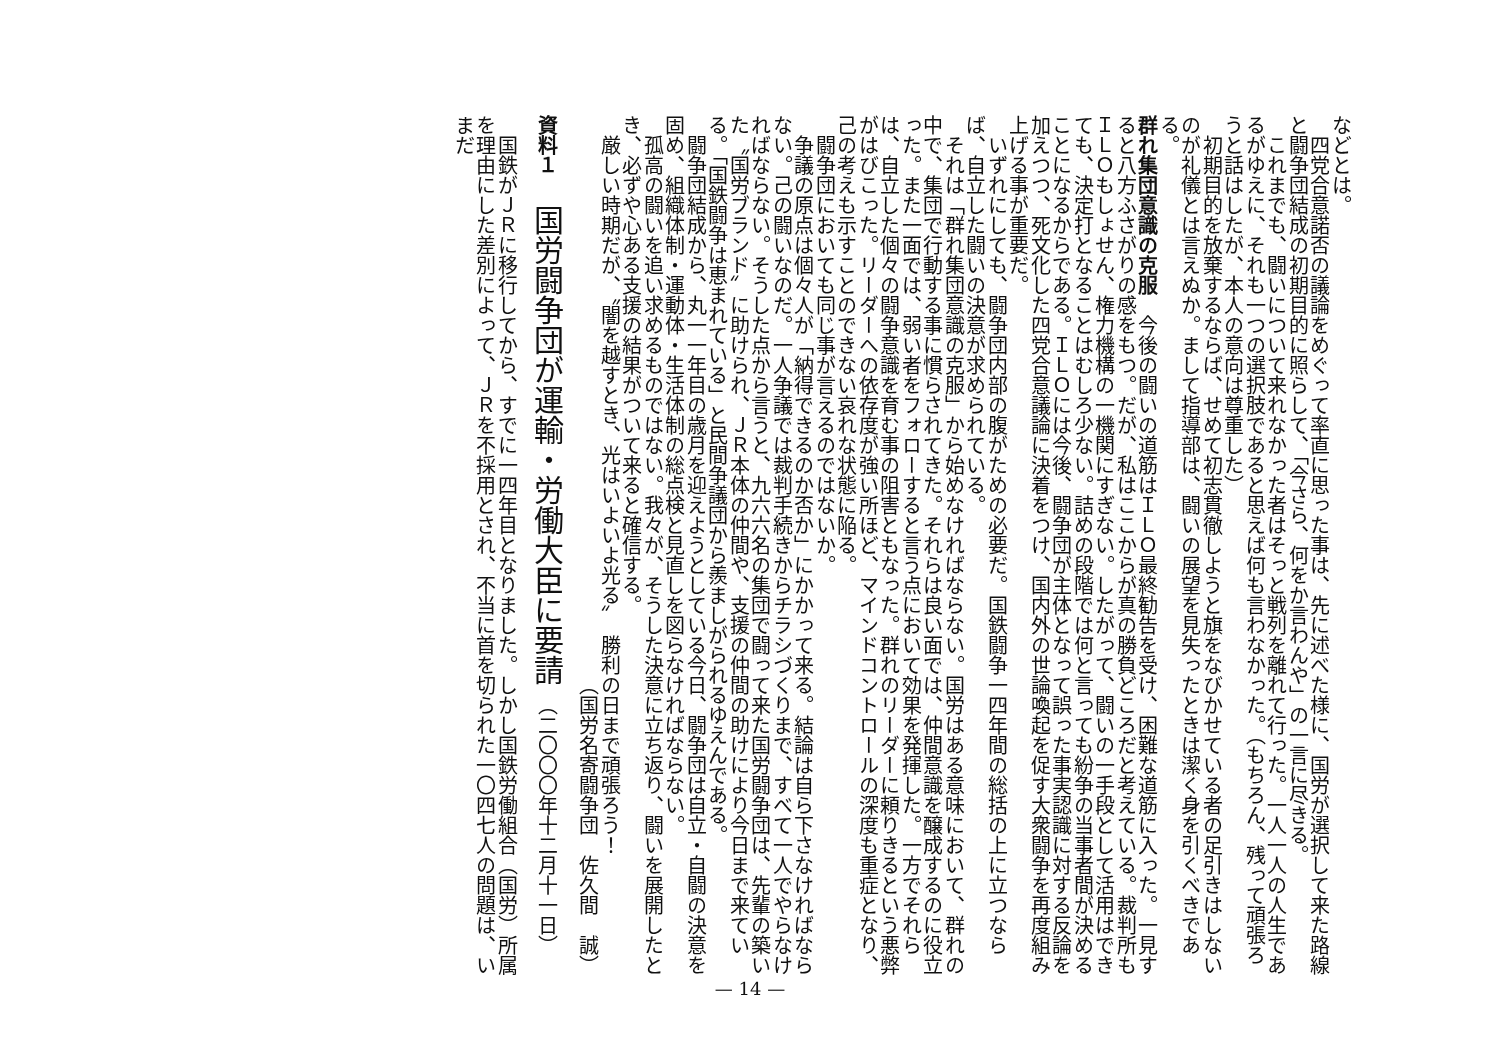などとは。
四党合意諾否の議論をめぐって率直に思った事は、先に述べた様に、国労が選択して来た路線と闘争団結成の初期目的に照らして、「今さら、何をか言わんや」の一言に尽きる。
これまでも、闘いについて来れなかった者はそっと戦列を離れて行った。一人一人の人生であるがゆえに、それも一つの選択肢であると思えば何も言わなかった。（もちろん、残って頑張ろうと話はしたが、本人の意向は尊重した）
初期目的を放棄するならば、せめて初志貫徹しようと旗をなびかせている者の足引きはしないのが礼儀とは言えぬか。まして指導部は、闘いの展望を見失ったときは潔く身を引くべきである。
群れ集団意識の克服
　今後の闘いの道筋はＩＬＯ最終勧告を受け、困難な道筋に入った。一見すると八方ふさがりの感をもつ。だが、私はここからが真の勝負どころだと考えている。裁判所もＩＬＯもしょせん、権力機構の一機関にすぎない。したがって、闘いの一手段として活用はできても、決定打となることはむしろ少ない。詰めの段階では何と言っても紛争の当事者間が決めることになるからである。ＩＬＯには今後、闘争団が主体となって誤った事実認識に対する反論を加えつつ、死文化した四党合意議論に決着をつけ、国内外の世論喚起を促す大衆闘争を再度組み上げる事が重要だ。
いずれにしても、闘争団内部の腹がための必要だ。国鉄闘争一四年間の総括の上に立つならば、自立した闘いの決意が求められている。
それは「群れ集団意識の克服」から始めなければならない。国労はある意味において、群れの中で、集団で行動する事に慣らされてきた。それらは良い面では、仲間意識を醸成するのに役立った。また一面では、弱い者をフォローすると言う点において効果を発揮した。一方でそれらは、自立した個々の闘争意識を育む事の阻害ともなった。群れのリーダーに頼りきるという悪弊がはびこった。リーダーへの依存度が強い所ほど、マインドコントロールの深度も重症となり、己の考えも示すことのできない哀れな状態に陥る。
闘争団においても同じ事が言えるのではないか。
争議の原点は個々人が「納得できるのか否か」にかかって来る。結論は自ら下さなければならない。己の闘いなのだ。一人争議では裁判手続きからチラシづくりまで、すべて一人でやらなければならない。そうした点から言うと、九六六名の集団で闘って来た国労闘争団は、先輩の築いた〝国労ブランド〟に助けられ、ＪＲ本体の仲間や、支援の仲間の助けにより今日まで来ている。「国鉄闘争は恵まれている」と民間争議団から羨ましがられるゆえんである。
闘争団結成から、丸一一年目の歳月を迎えようとしている今日、闘争団は自立・自闘の決意を固め、組織体制・運動体・生活体制の総点検と見直しを図らなければならない。
孤高の闘いを追い求めるものではない。我々が、そうした決意に立ち返り、闘いを展開したとき、必ずや心ある支援の結果がついて来ると確信する。
厳しい時期だが、〝闇を越すとき、光はいよいよ光る〟　勝利の日まで頑張ろう！
（国労名寄闘争団　佐久間　誠）
資料１　国労闘争団が運輸・労働大臣に要請 （二〇〇〇年十二月十一日）
国鉄がＪＲに移行してから、すでに一四年目となりました。しかし国鉄労働組合（国労）所属を理由にした差別によって、ＪＲを不採用とされ、不当に首を切られた一〇四七人の問題は、いまだ
— 14 —